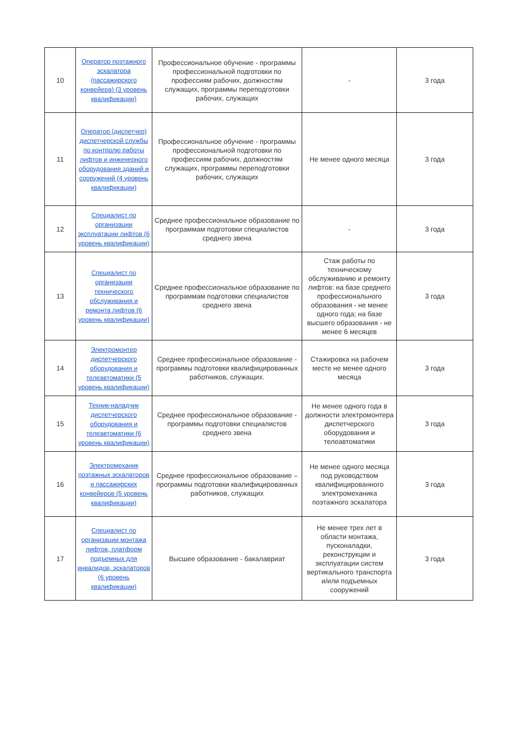| 10 | Оператор поэтажного эскалатора (пассажирского конвейера) (3 уровень квалификации) | Профессиональное обучение - программы профессиональной подготовки по профессиям рабочих, должностям служащих, программы переподготовки рабочих, служащих | - | 3 года |
| 11 | Оператор (диспетчер) диспетчерской службы по контролю работы лифтов и инженерного оборудования зданий и сооружений (4 уровень квалификации) | Профессиональное обучение - программы профессиональной подготовки по профессиям рабочих, должностям служащих, программы переподготовки рабочих, служащих | Не менее одного месяца | 3 года |
| 12 | Специалист по организации эксплуатации лифтов (6 уровень квалификации) | Среднее профессиональное образование по программам подготовки специалистов среднего звена | - | 3 года |
| 13 | Специалист по организации технического обслуживания и ремонта лифтов (6 уровень квалификации) | Среднее профессиональное образование по программам подготовки специалистов среднего звена | Стаж работы по техническому обслуживанию и ремонту лифтов: на базе среднего профессионального образования - не менее одного года; на базе высшего образования - не менее 6 месяцев | 3 года |
| 14 | Электромонтер диспетчерского оборудования и телеавтоматики (5 уровень квалификации) | Среднее профессиональное образование - программы подготовки квалифицированных работников, служащих. | Стажировка на рабочем месте не менее одного месяца | 3 года |
| 15 | Техник-наладчик диспетчерского оборудования и телеавтоматики (6 уровень квалификации) | Среднее профессиональное образование - программы подготовки специалистов среднего звена | Не менее одного года в должности электромонтера диспетчерского оборудования и телеавтоматики | 3 года |
| 16 | Электромеханик поэтажных эскалаторов и пассажирских конвейеров (5 уровень квалификации) | Среднее профессиональное образование – программы подготовки квалифицированных работников, служащих | Не менее одного месяца под руководством квалифицированного электромеханика поэтажного эскалатора | 3 года |
| 17 | Специалист по организации монтажа лифтов, платформ подъемных для инвалидов, эскалаторов (6 уровень квалификации) | Высшее образование - бакалавриат | Не менее трех лет в области монтажа, пусконаладки, реконструкции и эксплуатации систем вертикального транспорта и/или подъемных сооружений | 3 года |